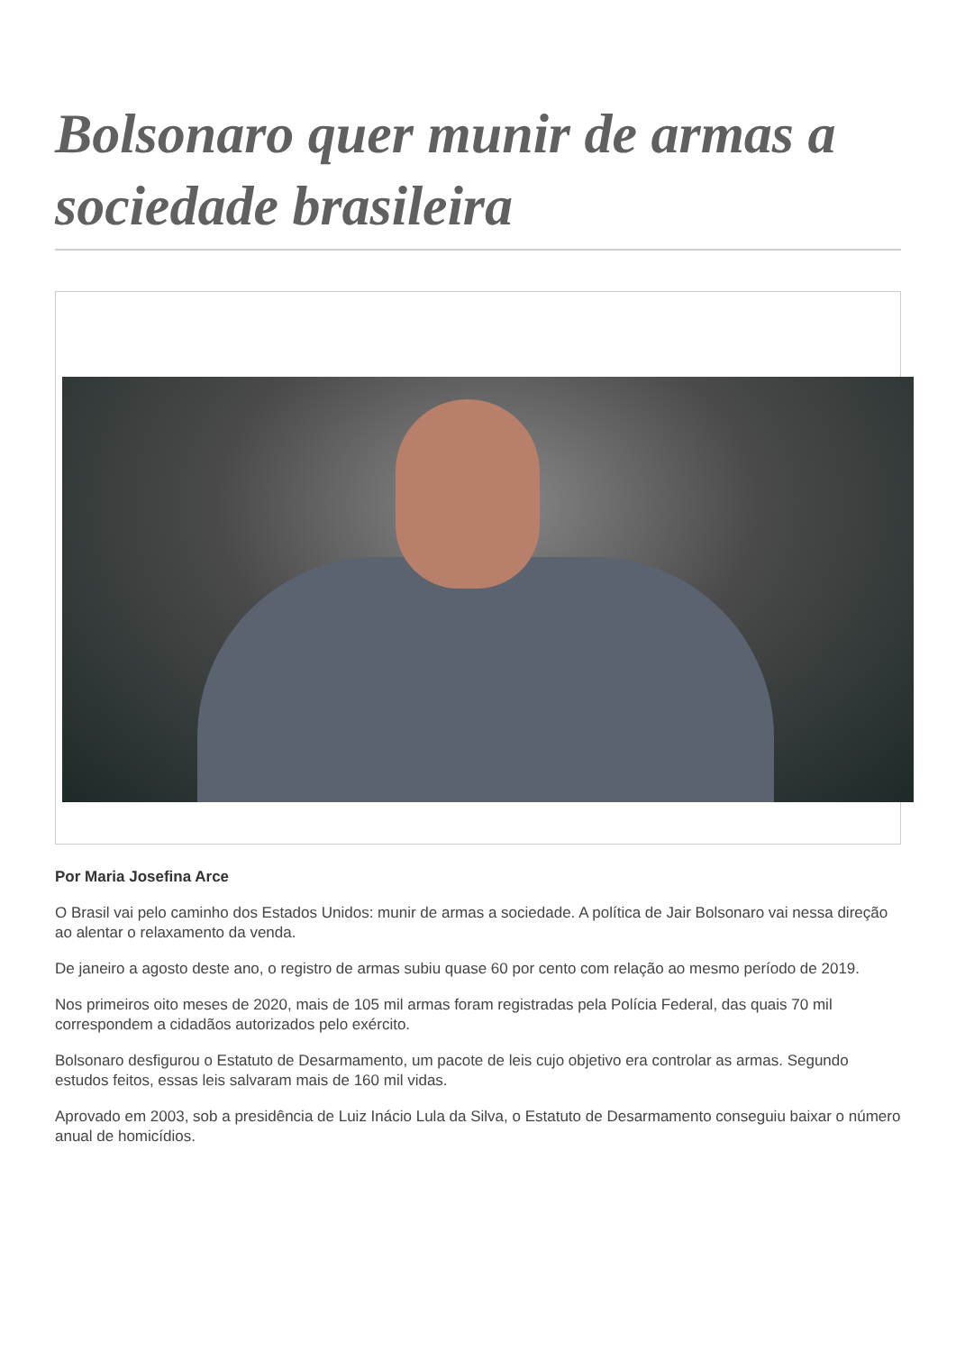Bolsonaro quer munir de armas a sociedade brasileira
Por Maria Josefina Arce
O Brasil vai pelo caminho dos Estados Unidos: munir de armas a sociedade. A política de Jair Bolsonaro vai nessa direção ao alentar o relaxamento da venda.
De janeiro a agosto deste ano, o registro de armas subiu quase 60 por cento com relação ao mesmo período de 2019.
Nos primeiros oito meses de 2020, mais de 105 mil armas foram registradas pela Polícia Federal, das quais 70 mil correspondem a cidadãos autorizados pelo exército.
Bolsonaro desfigurou o Estatuto de Desarmamento, um pacote de leis cujo objetivo era controlar as armas. Segundo estudos feitos, essas leis salvaram mais de 160 mil vidas.
Aprovado em 2003, sob a presidência de Luiz Inácio Lula da Silva, o Estatuto de Desarmamento conseguiu baixar o número anual de homicídios.